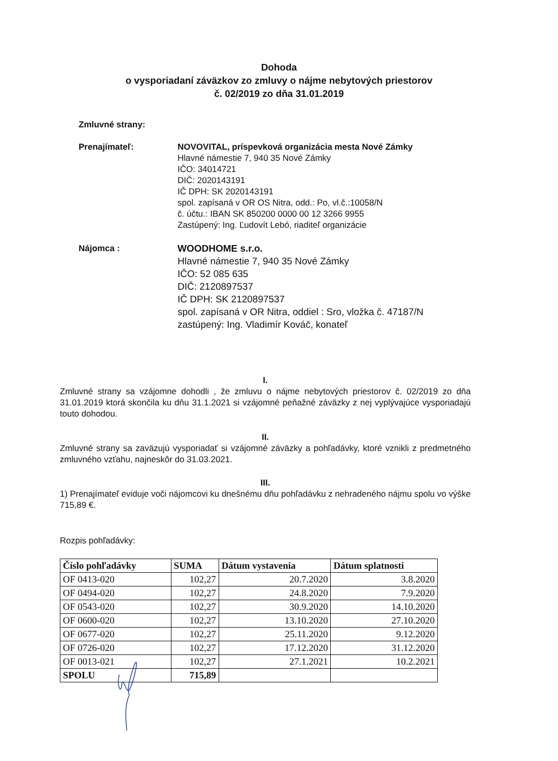Dohoda
o vysporiadaní záväzkov zo zmluvy o nájme nebytových priestorov
č. 02/2019 zo dňa 31.01.2019
Zmluvné strany:
Prenajímateľ: NOVOVITAL, príspevková organizácia mesta Nové Zámky
Hlavné námestie 7, 940 35 Nové Zámky
IČO: 34014721
DIČ: 2020143191
IČ DPH: SK 2020143191
spol. zapísaná v OR OS Nitra, odd.: Po, vl.č.:10058/N
č. účtu.: IBAN SK 850200 0000 00 12 3266 9955
Zastúpený: Ing. Ľudovít Lebó, riaditeľ organizácie
Nájomca : WOODHOME s.r.o.
Hlavné námestie 7, 940 35 Nové Zámky
IČO: 52 085 635
DIČ: 2120897537
IČ DPH: SK 2120897537
spol. zapísaná v OR Nitra, oddiel : Sro, vložka č. 47187/N
zastúpený: Ing. Vladimír Kováč, konateľ
I.
Zmluvné strany sa vzájomne dohodli , že zmluvu o nájme nebytových priestorov č. 02/2019 zo dňa 31.01.2019 ktorá skončila ku dňu 31.1.2021 si vzájomné peňažné záväzky z nej vyplývajúce vysporiadajú touto dohodou.
II.
Zmluvné strany sa zaväzujú vysporiadať si vzájomné záväzky a pohľadávky, ktoré vznikli z predmetného zmluvného vzťahu, najneskôr do 31.03.2021.
III.
1) Prenajímateľ eviduje voči nájomcovi ku dnešnému dňu pohľadávku z nehradeného nájmu spolu vo výške 715,89 €.
Rozpis pohľadávky:
| Číslo pohľadávky | SUMA | Dátum vystavenia | Dátum splatnosti |
| --- | --- | --- | --- |
| OF 0413-020 | 102,27 | 20.7.2020 | 3.8.2020 |
| OF 0494-020 | 102,27 | 24.8.2020 | 7.9.2020 |
| OF 0543-020 | 102,27 | 30.9.2020 | 14.10.2020 |
| OF 0600-020 | 102,27 | 13.10.2020 | 27.10.2020 |
| OF 0677-020 | 102,27 | 25.11.2020 | 9.12.2020 |
| OF 0726-020 | 102,27 | 17.12.2020 | 31.12.2020 |
| OF 0013-021 | 102,27 | 27.1.2021 | 10.2.2021 |
| SPOLU | 715,89 | | |